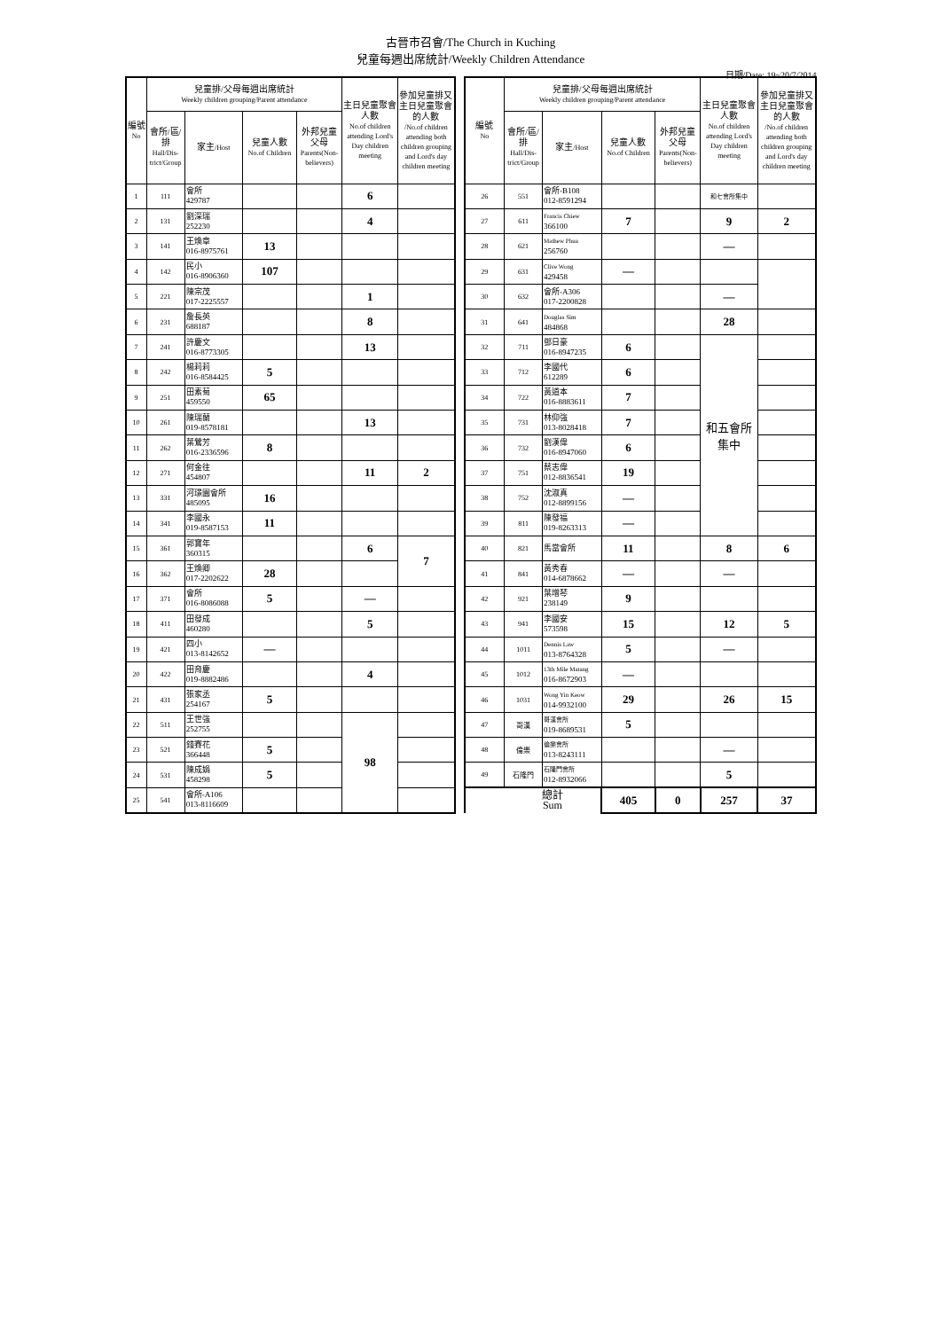古晉市召會/The Church in Kuching
兒童每週出席統計/Weekly Children Attendance
日期/Date: 19~20/7/2014
| 編號 No | 兒童排/父母每週出席統計 Weekly children grouping/Parent attendance | | | | 主日兒童聚會人數 No.of children attending Lord's Day children meeting | 參加兒童排又主日兒童聚會的人數 /No.of children attending both children grouping and Lord's day children meeting |
| --- | --- | --- | --- | --- | --- | --- |
| | 會所/區/排 Hall/Dis-trict/Group | 家主 /Host | 兒童人數 No.of Children | 外邦兒童父母 Parents(Non-believers) | | |
| 1 | 111 | 會所 429787 | | | 6 | |
| 2 | 131 | 劉深瑞 252230 | | | 4 | |
| 3 | 141 | 王煥章 016-8975761 | 13 | | | |
| 4 | 142 | 民小 016-8906360 | 107 | | | |
| 5 | 221 | 陳宗茂 017-2225557 | | | 1 | |
| 6 | 231 | 詹長英 688187 | | | 8 | |
| 7 | 241 | 許慶文 016-8773305 | | | 13 | |
| 8 | 242 | 楊莉莉 016-8584425 | 5 | | | |
| 9 | 251 | 田素菊 459550 | 65 | | | |
| 10 | 261 | 陳瑞蘭 019-8578181 | | | 13 | |
| 11 | 262 | 葉鶯芳 016-2336596 | 8 | | | |
| 12 | 271 | 何金往 454807 | | | 11 | 2 |
| 13 | 331 | 河璟園會所 485095 | 16 | | | |
| 14 | 341 | 李國永 019-8587153 | 11 | | | |
| 15 | 361 | 郭寶年 360315 | | | 6 | 7 |
| 16 | 362 | 王煥卿 017-2202622 | 28 | | | |
| 17 | 371 | 會所 016-8086088 | 5 | | — | |
| 18 | 411 | 田發成 460280 | | | 5 | |
| 19 | 421 | 四小 013-8142652 | — | | | |
| 20 | 422 | 田育慶 019-8882486 | | | 4 | |
| 21 | 431 | 張家丞 254167 | 5 | | | |
| 22 | 511 | 王世強 252755 | | | 98 | |
| 23 | 521 | 錢賽花 366448 | 5 | | | |
| 24 | 531 | 陳成娟 458298 | 5 | | | |
| 25 | 541 | 會所-A106 013-8116609 | | | | |
| 編號 No | 兒童排/父母每週出席統計 Weekly children grouping/Parent attendance | | | | 主日兒童聚會人數 No.of children attending Lord's Day children meeting | 參加兒童排又主日兒童聚會的人數 /No.of children attending both children grouping and Lord's day children meeting |
| --- | --- | --- | --- | --- | --- | --- |
| | 會所/區/排 Hall/Dis-trict/Group | 家主 /Host | 兒童人數 No.of Children | 外邦兒童父母 Parents(Non-believers) | | |
| 26 | 551 | 會所-B108 012-8591294 | | | 和七會所集中 | |
| 27 | 611 | Francis Chiew 366100 | 7 | | 9 | 2 |
| 28 | 621 | Mathew Phua 256760 | | | — | |
| 29 | 631 | Clive Wong 429458 | — | | | |
| 30 | 632 | 會所-A306 017-2200828 | | | — | |
| 31 | 641 | Douglas Sim 484868 | | | 28 | |
| 32 | 711 | 鄧日豪 016-8947235 | 6 | | 和五會所 集中 | |
| 33 | 712 | 李國代 612289 | 6 | | | |
| 34 | 722 | 黃道本 016-8883611 | 7 | | | |
| 35 | 731 | 林仰強 013-8028418 | 7 | | | |
| 36 | 732 | 劉漢偉 016-8947060 | 6 | | | |
| 37 | 751 | 蔡志偉 012-8836541 | 19 | | | |
| 38 | 752 | 沈淑真 012-8899156 | — | | | |
| 39 | 811 | 陳發福 019-8263313 | — | | | |
| 40 | 821 | 馬當會所 | 11 | | 8 | 6 |
| 41 | 841 | 黃秀春 014-6878662 | — | | — | |
| 42 | 921 | 葉增琴 238149 | 9 | | | |
| 43 | 941 | 李國安 573598 | 15 | | 12 | 5 |
| 44 | 1011 | Dennis Law 013-8764328 | 5 | | — | |
| 45 | 1012 | 13th Mile Matang 016-8672903 | — | | | |
| 46 | 1031 | Wong Yin Keow 014-9932100 | 29 | | 26 | 15 |
| 47 | 哥漢 | 哥漢會所 019-8689531 | 5 | | | |
| 48 | 倫樂 | 倫樂會所 013-8243111 | | | — | |
| 49 | 石隆門 | 石隆門會所 012-8932066 | | | 5 | |
| | 總計 Sum | | 405 | 0 | 257 | 37 |